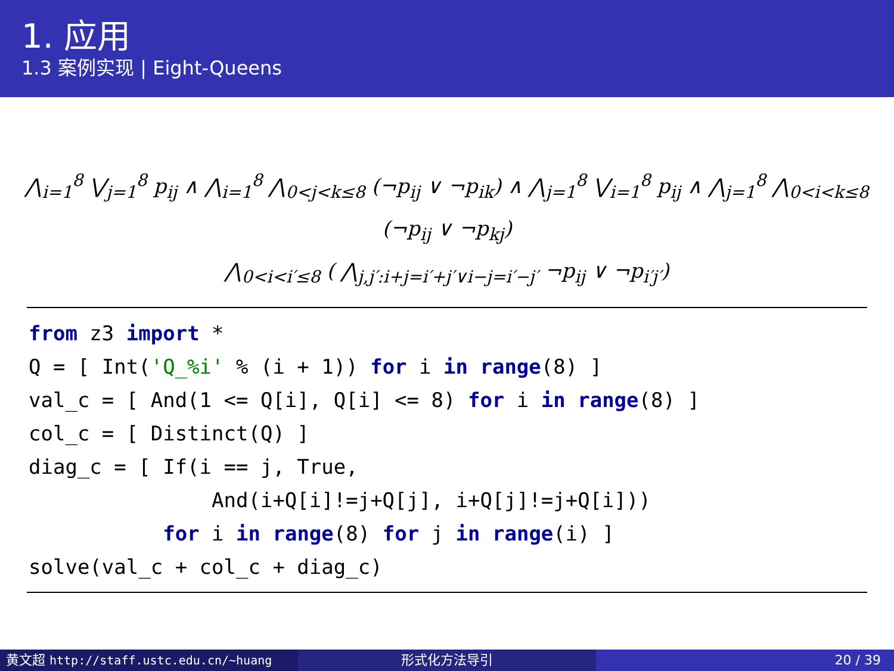1. 应用
1.3 案例实现 | Eight-Queens
⋀<sub>i=1</sub><sup>8</sup> ⋁<sub>j=1</sub><sup>8</sup> p<sub>ij</sub> ∧ ⋀<sub>i=1</sub><sup>8</sup> ⋀<sub>0<j<k≤8</sub> (¬p<sub>ij</sub> ∨ ¬p<sub>ik</sub>) ∧ ⋀<sub>j=1</sub><sup>8</sup> ⋁<sub>i=1</sub><sup>8</sup> p<sub>ij</sub> ∧ ⋀<sub>j=1</sub><sup>8</sup> ⋀<sub>0<i<k≤8</sub> (¬p<sub>ij</sub> ∨ ¬p<sub>kj</sub>)
⋀<sub>0<i<i′≤8</sub> ( ⋀<sub>j,j′:i+j=i′+j′∨i−j=i′−j′</sub> ¬p<sub>ij</sub> ∨ ¬p<sub>i′j′</sub>)
from z3 import *
Q = [ Int('Q_%i' % (i + 1)) for i in range(8) ]
val_c = [ And(1 <= Q[i], Q[i] <= 8) for i in range(8) ]
col_c = [ Distinct(Q) ]
diag_c = [ If(i == j, True,
               And(i+Q[i]!=j+Q[j], i+Q[j]!=j+Q[i]))
           for i in range(8) for j in range(i) ]
solve(val_c + col_c + diag_c)
黄文超 http://staff.ustc.edu.cn/~huang 形式化方法导引 20 / 39